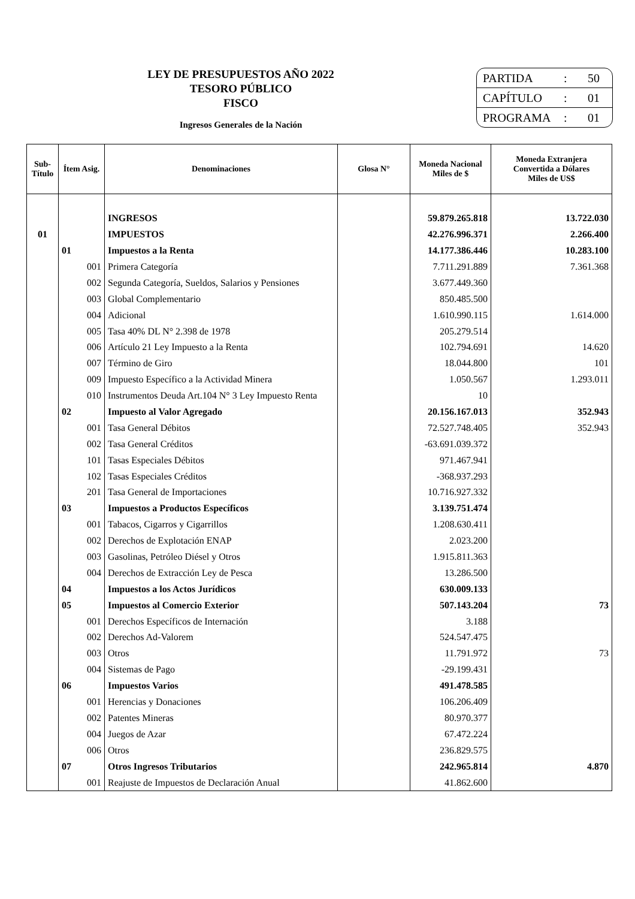LEY DE PRESUPUESTOS AÑO 2022
TESORO PÚBLICO
FISCO
Ingresos Generales de la Nación
PARTIDA: 50
CAPÍTULO: 01
PROGRAMA: 01
| Sub- Título | Ítem Asig. | Denominaciones | Glosa N° | Moneda Nacional Miles de $ | Moneda Extranjera Convertida a Dólares Miles de US$ |
| --- | --- | --- | --- | --- | --- |
| | | INGRESOS | | 59.879.265.818 | 13.722.030 |
| 01 | | IMPUESTOS | | 42.276.996.371 | 2.266.400 |
| | 01 | Impuestos a la Renta | | 14.177.386.446 | 10.283.100 |
| | 001 | Primera Categoría | | 7.711.291.889 | 7.361.368 |
| | 002 | Segunda Categoría, Sueldos, Salarios y Pensiones | | 3.677.449.360 | |
| | 003 | Global Complementario | | 850.485.500 | |
| | 004 | Adicional | | 1.610.990.115 | 1.614.000 |
| | 005 | Tasa 40% DL N° 2.398 de 1978 | | 205.279.514 | |
| | 006 | Artículo 21 Ley Impuesto a la Renta | | 102.794.691 | 14.620 |
| | 007 | Término de Giro | | 18.044.800 | 101 |
| | 009 | Impuesto Específico a la Actividad Minera | | 1.050.567 | 1.293.011 |
| | 010 | Instrumentos Deuda Art.104 N° 3 Ley Impuesto Renta | | 10 | |
| | 02 | Impuesto al Valor Agregado | | 20.156.167.013 | 352.943 |
| | 001 | Tasa General Débitos | | 72.527.748.405 | 352.943 |
| | 002 | Tasa General Créditos | | -63.691.039.372 | |
| | 101 | Tasas Especiales Débitos | | 971.467.941 | |
| | 102 | Tasas Especiales Créditos | | -368.937.293 | |
| | 201 | Tasa General de Importaciones | | 10.716.927.332 | |
| | 03 | Impuestos a Productos Específicos | | 3.139.751.474 | |
| | 001 | Tabacos, Cigarros y Cigarrillos | | 1.208.630.411 | |
| | 002 | Derechos de Explotación ENAP | | 2.023.200 | |
| | 003 | Gasolinas, Petróleo Diésel y Otros | | 1.915.811.363 | |
| | 004 | Derechos de Extracción Ley de Pesca | | 13.286.500 | |
| | 04 | Impuestos a los Actos Jurídicos | | 630.009.133 | |
| | 05 | Impuestos al Comercio Exterior | | 507.143.204 | 73 |
| | 001 | Derechos Específicos de Internación | | 3.188 | |
| | 002 | Derechos Ad-Valorem | | 524.547.475 | |
| | 003 | Otros | | 11.791.972 | 73 |
| | 004 | Sistemas de Pago | | -29.199.431 | |
| | 06 | Impuestos Varios | | 491.478.585 | |
| | 001 | Herencias y Donaciones | | 106.206.409 | |
| | 002 | Patentes Mineras | | 80.970.377 | |
| | 004 | Juegos de Azar | | 67.472.224 | |
| | 006 | Otros | | 236.829.575 | |
| | 07 | Otros Ingresos Tributarios | | 242.965.814 | 4.870 |
| | 001 | Reajuste de Impuestos de Declaración Anual | | 41.862.600 | |